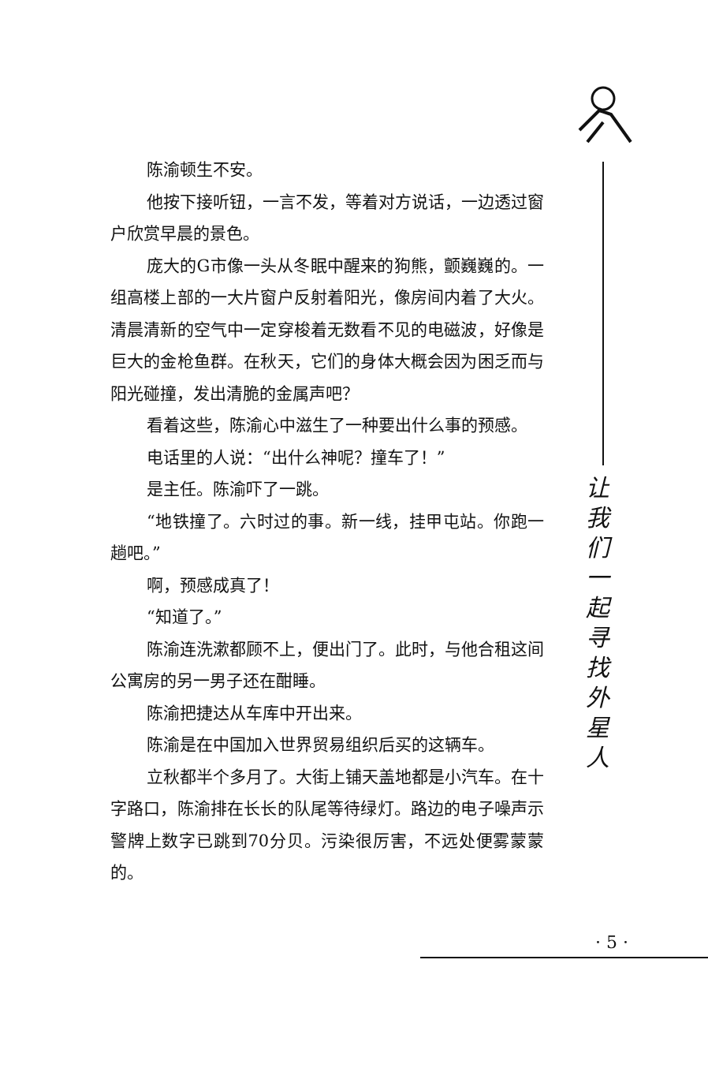陈渝顿生不安。
他按下接听钮，一言不发，等着对方说话，一边透过窗户欣赏早晨的景色。
庞大的G市像一头从冬眠中醒来的狗熊，颤巍巍的。一组高楼上部的一大片窗户反射着阳光，像房间内着了大火。清晨清新的空气中一定穿梭着无数看不见的电磁波，好像是巨大的金枪鱼群。在秋天，它们的身体大概会因为困乏而与阳光碰撞，发出清脆的金属声吧？
看着这些，陈渝心中滋生了一种要出什么事的预感。
电话里的人说：“出什么神呢？撞车了！”
是主任。陈渝吓了一跳。
“地铁撞了。六时过的事。新一线，挂甲屯站。你跑一趟吧。”
啊，预感成真了！
“知道了。”
陈渝连洗漱都顾不上，便出门了。此时，与他合租这间公寓房的另一男子还在酣睡。
陈渝把捷达从车库中开出来。
陈渝是在中国加入世界贸易组织后买的这辆车。
立秋都半个多月了。大街上铺天盖地都是小汽车。在十字路口，陈渝排在长长的队尾等待绿灯。路边的电子噪声示警牌上数字已跳到70分贝。污染很厉害，不远处便雾蒙蒙的。
让
我
们
一
起
寻
找
外
星
人
· 5 ·